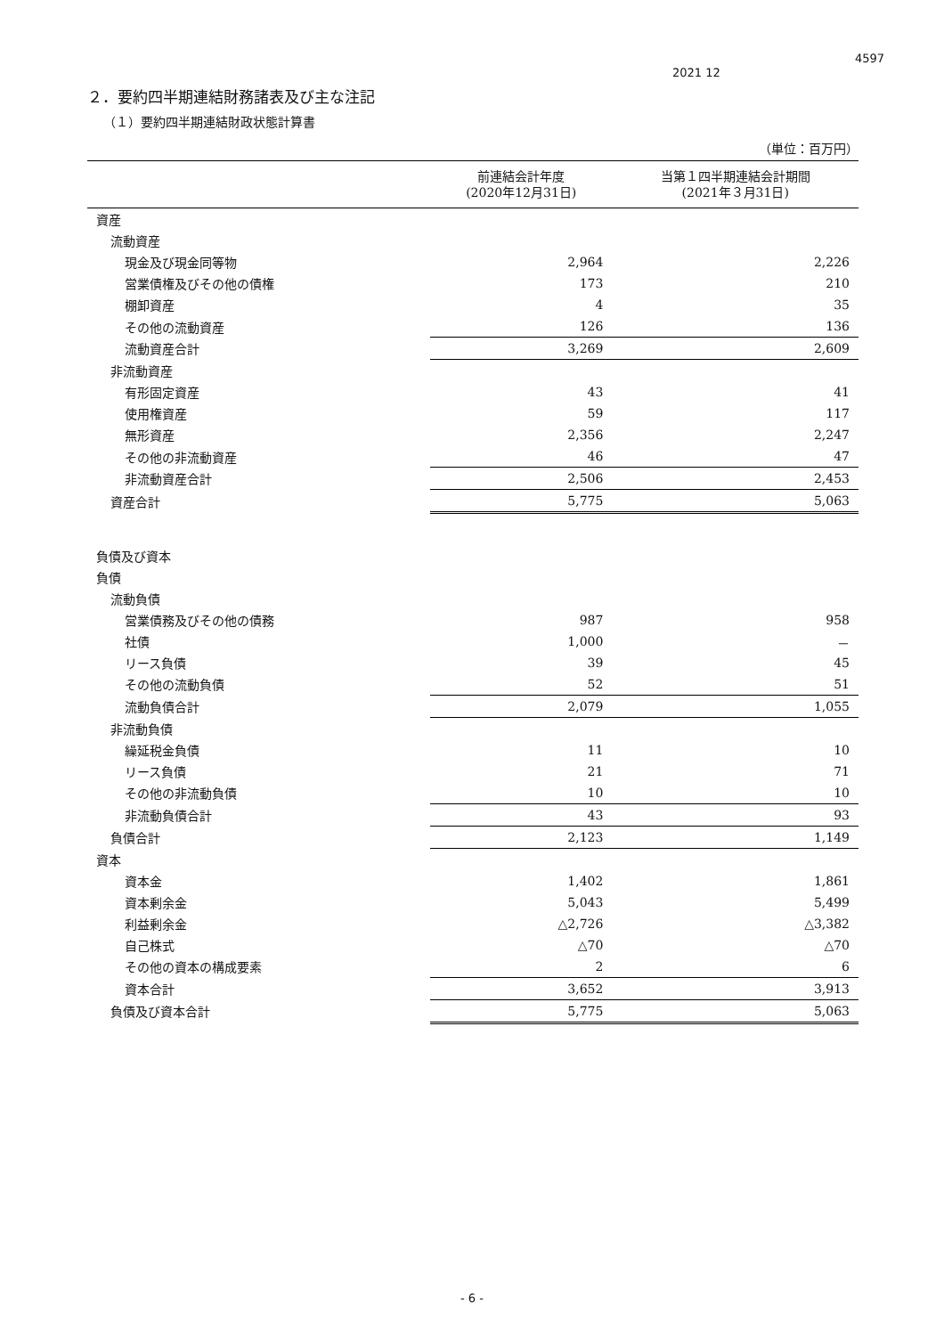4597
2021 12
２．要約四半期連結財務諸表及び主な注記
（１）要約四半期連結財政状態計算書
（単位：百万円）
| | 前連結会計年度 (2020年12月31日) | 当第１四半期連結会計期間 (2021年３月31日) |
| --- | --- | --- |
| 資産 | | |
| 流動資産 | | |
| 現金及び現金同等物 | 2,964 | 2,226 |
| 営業債権及びその他の債権 | 173 | 210 |
| 棚卸資産 | 4 | 35 |
| その他の流動資産 | 126 | 136 |
| 流動資産合計 | 3,269 | 2,609 |
| 非流動資産 | | |
| 有形固定資産 | 43 | 41 |
| 使用権資産 | 59 | 117 |
| 無形資産 | 2,356 | 2,247 |
| その他の非流動資産 | 46 | 47 |
| 非流動資産合計 | 2,506 | 2,453 |
| 資産合計 | 5,775 | 5,063 |
| 負債及び資本 | | |
| 負債 | | |
| 流動負債 | | |
| 営業債務及びその他の債務 | 987 | 958 |
| 社債 | 1,000 | － |
| リース負債 | 39 | 45 |
| その他の流動負債 | 52 | 51 |
| 流動負債合計 | 2,079 | 1,055 |
| 非流動負債 | | |
| 繰延税金負債 | 11 | 10 |
| リース負債 | 21 | 71 |
| その他の非流動負債 | 10 | 10 |
| 非流動負債合計 | 43 | 93 |
| 負債合計 | 2,123 | 1,149 |
| 資本 | | |
| 資本金 | 1,402 | 1,861 |
| 資本剰余金 | 5,043 | 5,499 |
| 利益剰余金 | △2,726 | △3,382 |
| 自己株式 | △70 | △70 |
| その他の資本の構成要素 | 2 | 6 |
| 資本合計 | 3,652 | 3,913 |
| 負債及び資本合計 | 5,775 | 5,063 |
- 6 -